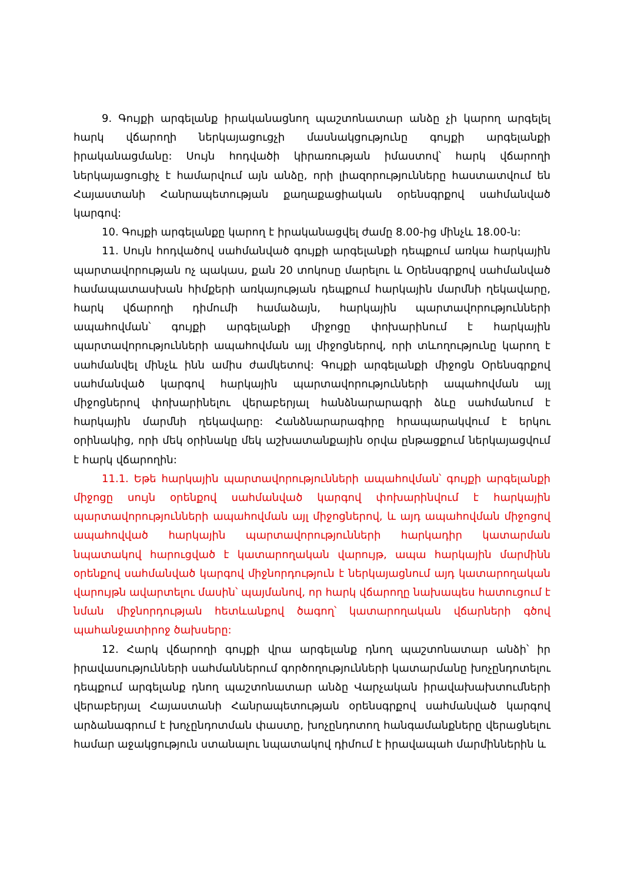9. Գույքի արգելանք իրականացնող պաշտոնատար անձը չի կարող արգելել հարկ վճարողի ներկայացուցչի մասնակցությունը գույքի արգելանքի իրականացմանը: Սույն հոդվածի կիրառության իմաստով՝ հարկ վճարողի ներկայացուցիչ է համարվում այն անձը, որի լիազորությունները հաստատվում են Հայաստանի Հանրապետության քաղաքացիական օրենսգրքով սահմանված կարգով:
10. Գույքի արգելանքը կարող է իրականացվել ժամը 8.00-ից մինչև 18.00-ն:
11. Սույն հոդվածով սահմանված գույքի արգելանքի դեպքում առկա հարկային պարտավորության ոչ պակաս, քան 20 տոկոսը մարելու և Օրենսգրքով սահմանված համապատասխան հիմքերի առկայության դեպքում հարկային մարմնի ղեկավարը, հարկ վճարողի դիմումի համաձայն, հարկային պարտավորությունների ապահովման՝ գույքի արգելանքի միջոցը փոխարինում է հարկային պարտավորությունների ապահովման այլ միջոցներով, որի տևողությունը կարող է սահմանվել մինչև ինն ամիս ժամկետով: Գույքի արգելանքի միջոցն Օրենսգրքով սահմանված կարգով հարկային պարտավորությունների ապահովման այլ միջոցներով փոխարինելու վերաբերյալ հանձնարարագրի ձևը սահմանում է հարկային մարմնի ղեկավարը: Հանձնարարագիրը հրապարակվում է երկու օրինակից, որի մեկ օրինակը մեկ աշխատանքային օրվա ընթացքում ներկայացվում է հարկ վճարողին:
11.1. Եթե հարկային պարտավորությունների ապահովման՝ գույքի արգելանքի միջոցը սույն օրենքով սահմանված կարգով փոխարինվում է հարկային պարտավորությունների ապահովման այլ միջոցներով, և այդ ապահովման միջոցով ապահովված հարկային պարտավորությունների հարկադիր կատարման նպատակով հարուցված է կատարողական վարույթ, ապա հարկային մարմինն օրենքով սահմանված կարգով միջնորդություն է ներկայացնում այդ կատարողական վարույթն ավարտելու մասին՝ պայմանով, որ հարկ վճարողը նախապես հատուցում է նման միջնորդության հետևանքով ծագող՝ կատարողական վճարների գծով պահանջատիրոջ ծախսերը:
12. Հարկ վճարողի գույքի վրա արգելանք դնող պաշտոնատար անձի՝ իր իրավասությունների սահմաններում գործողությունների կատարմանը խոչընդոտելու դեպքում արգելանք դնող պաշտոնատար անձը Վարչական իրավախախտումների վերաբերյալ Հայաստանի Հանրապետության օրենսգրքով սահմանված կարգով արձանագրում է խոչընդոտման փաստը, խոչընդոտող հանգամանքները վերացնելու համար աջակցություն ստանալու նպատակով դիմում է իրավապահ մարմիններին և